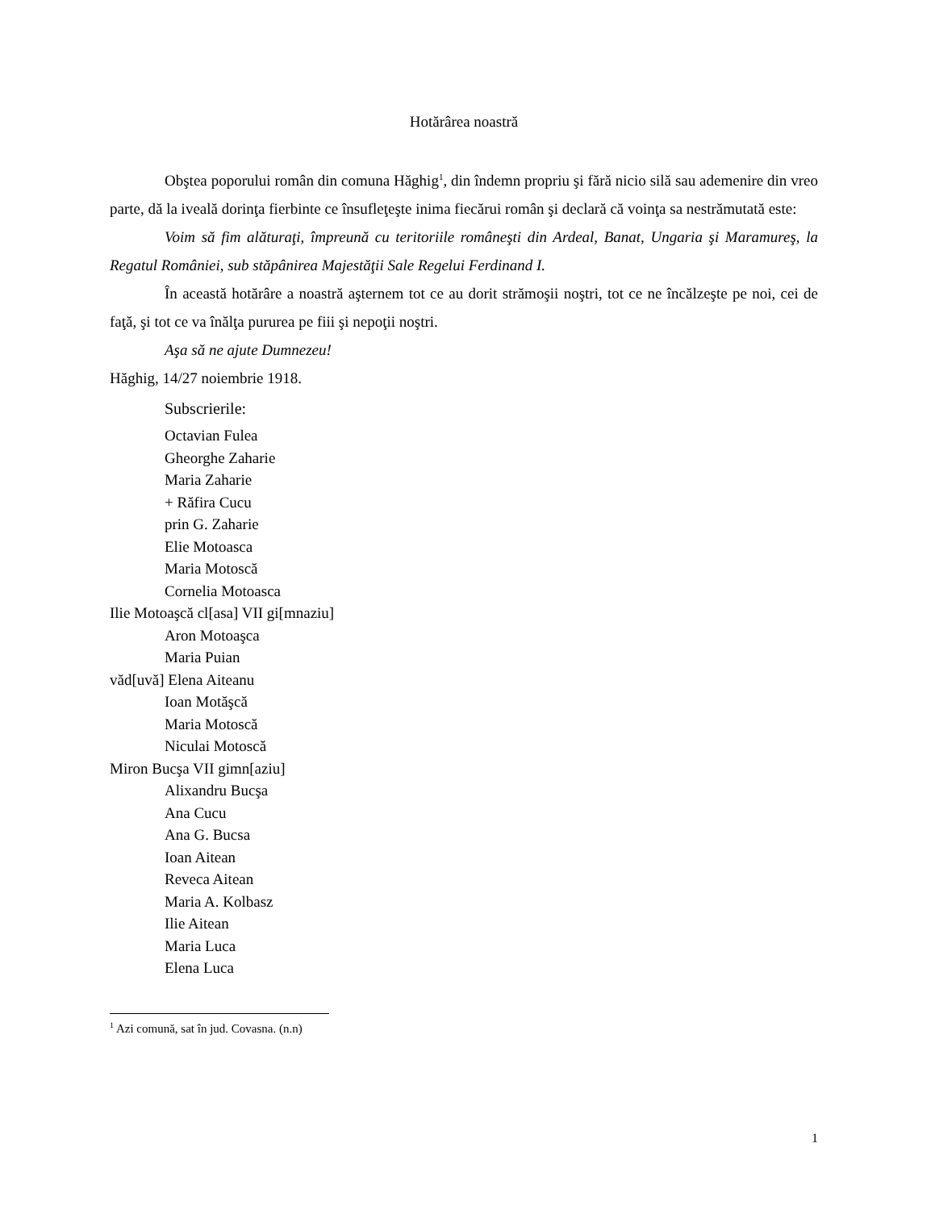Hotărârea noastră
Obştea poporului român din comuna Hăghig<sup>1</sup>, din îndemn propriu şi fără nicio silă sau ademenire din vreo parte, dă la iveală dorinţa fierbinte ce însufleţeşte inima fiecărui român şi declară că voinţa sa nestrămutată este:
Voim să fim alăturaţi, împreună cu teritoriile româneşti din Ardeal, Banat, Ungaria şi Maramureş, la Regatul României, sub stăpânirea Majestăţii Sale Regelui Ferdinand I.
În această hotărâre a noastră aşternem tot ce au dorit strămoşii noştri, tot ce ne încălzeşte pe noi, cei de faţă, şi tot ce va înălţa pururea pe fiii şi nepoţii noştri.
Aşa să ne ajute Dumnezeu!
Hăghig, 14/27 noiembrie 1918.
Subscrierile:
Octavian Fulea
Gheorghe Zaharie
Maria Zaharie
+ Răfira Cucu
prin G. Zaharie
Elie Motoasca
Maria Motoscă
Cornelia Motoasca
Ilie Motoaşcă cl[asa] VII gi[mnaziu]
Aron Motoaşca
Maria Puian
văd[uvă] Elena Aiteanu
Ioan Motăşcă
Maria Motoscă
Niculai Motoscă
Miron Bucşa VII gimn[aziu]
Alixandru Bucşa
Ana Cucu
Ana G. Bucsa
Ioan Aitean
Reveca Aitean
Maria A. Kolbasz
Ilie Aitean
Maria Luca
Elena Luca
<sup>1</sup> Azi comună, sat în jud. Covasna. (n.n)
1